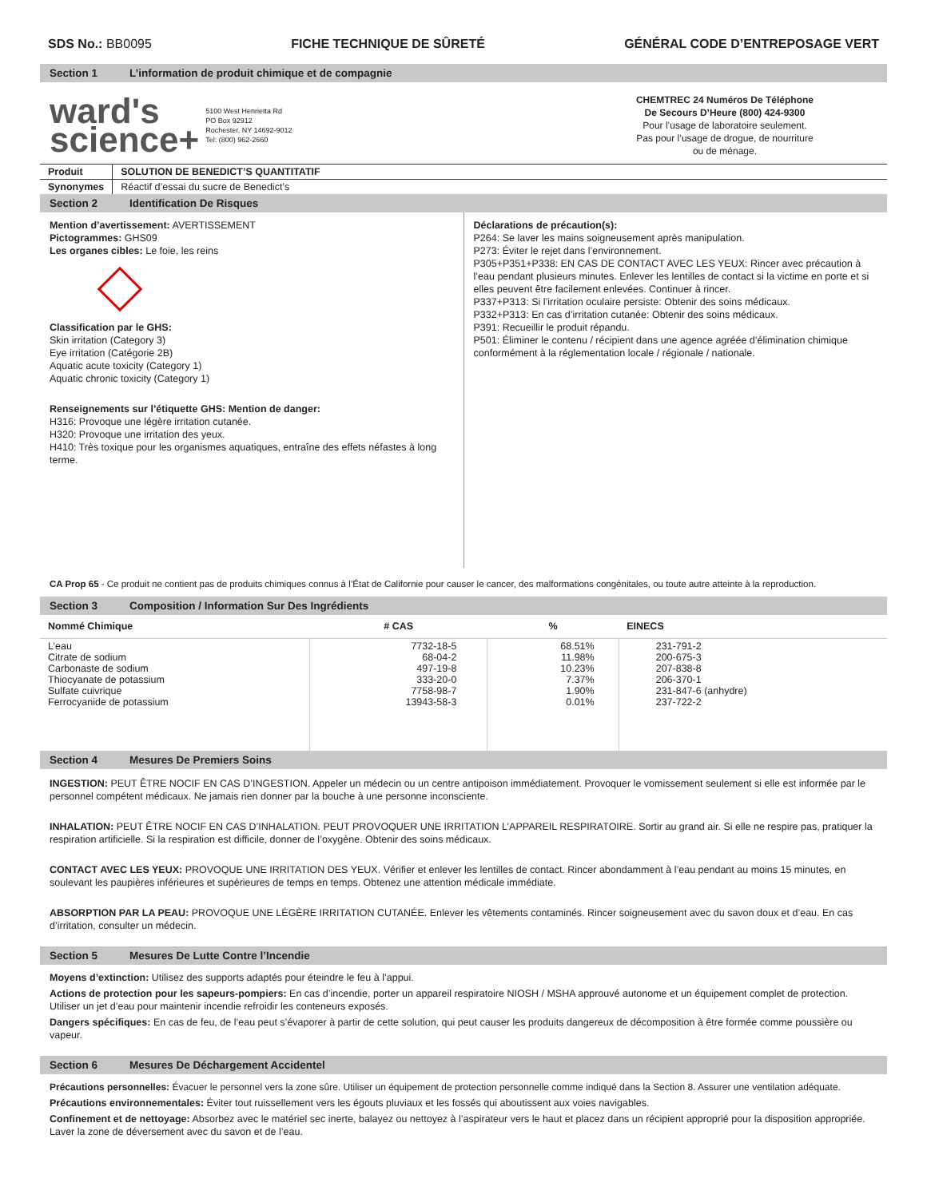SDS No.: BB0095 FICHE TECHNIQUE DE SÛRETÉ GÉNÉRAL CODE D’ENTREPOSAGE VERT
Section 1 L’information de produit chimique et de compagnie
ward's
science+
5100 West Henrietta Rd
PO Box 92912
Rochester, NY 14692-9012
Tel: (800) 962-2660
CHEMTREC 24 Numéros De Téléphone
De Secours D’Heure (800) 424-9300
Pour l’usage de laboratoire seulement.
Pas pour l’usage de drogue, de nourriture
ou de ménage.
| Produit | SOLUTION DE BENEDICT’S QUANTITATIF |
| --- | --- |
| Synonymes | Réactif d’essai du sucre de Benedict’s |
Section 2 Identification De Risques
Mention d’avertissement: AVERTISSEMENT
Pictogrammes: GHS09
Les organes cibles: Le foie, les reins
Classification par le GHS:
Skin irritation (Category 3)
Eye irritation (Catégorie 2B)
Aquatic acute toxicity (Category 1)
Aquatic chronic toxicity (Category 1)
Renseignements sur l’étiquette GHS: Mention de danger:
H316: Provoque une légère irritation cutanée.
H320: Provoque une irritation des yeux.
H410: Très toxique pour les organismes aquatiques, entraîne des effets néfastes à long terme.
Déclarations de précaution(s):
P264: Se laver les mains soigneusement après manipulation.
P273: Éviter le rejet dans l’environnement.
P305+P351+P338: EN CAS DE CONTACT AVEC LES YEUX: Rincer avec précaution à l’eau pendant plusieurs minutes. Enlever les lentilles de contact si la victime en porte et si elles peuvent être facilement enlevées. Continuer à rincer.
P337+P313: Si l’irritation oculaire persiste: Obtenir des soins médicaux.
P332+P313: En cas d’irritation cutanée: Obtenir des soins médicaux.
P391: Recueillir le produit répandu.
P501: Éliminer le contenu / récipient dans une agence agréée d’élimination chimique conformément à la réglementation locale / régionale / nationale.
CA Prop 65 - Ce produit ne contient pas de produits chimiques connus à l’État de Californie pour causer le cancer, des malformations congénitales, ou toute autre atteinte à la reproduction.
Section 3 Composition / Information Sur Des Ingrédients
| Nommé Chimique | # CAS | % | EINECS |
| --- | --- | --- | --- |
| L’eau Citrate de sodium Carbonaste de sodium Thiocyanate de potassium Sulfate cuivrique Ferrocyanide de potassium | 7732-18-5 68-04-2 497-19-8 333-20-0 7758-98-7 13943-58-3 | 68.51% 11.98% 10.23% 7.37% 1.90% 0.01% | 231-791-2 200-675-3 207-838-8 206-370-1 231-847-6 (anhydre) 237-722-2 |
Section 4 Mesures De Premiers Soins
INGESTION: PEUT ÊTRE NOCIF EN CAS D’INGESTION. Appeler un médecin ou un centre antipoison immédiatement. Provoquer le vomissement seulement si elle est informée par le personnel compétent médicaux. Ne jamais rien donner par la bouche à une personne inconsciente.
INHALATION: PEUT ÊTRE NOCIF EN CAS D’INHALATION. PEUT PROVOQUER UNE IRRITATION L’APPAREIL RESPIRATOIRE. Sortir au grand air. Si elle ne respire pas, pratiquer la respiration artificielle. Si la respiration est difficile, donner de l’oxygène. Obtenir des soins médicaux.
CONTACT AVEC LES YEUX: PROVOQUE UNE IRRITATION DES YEUX. Vérifier et enlever les lentilles de contact. Rincer abondamment à l’eau pendant au moins 15 minutes, en soulevant les paupières inférieures et supérieures de temps en temps. Obtenez une attention médicale immédiate.
ABSORPTION PAR LA PEAU: PROVOQUE UNE LÉGÈRE IRRITATION CUTANÉE. Enlever les vêtements contaminés. Rincer soigneusement avec du savon doux et d’eau. En cas d’irritation, consulter un médecin.
Section 5 Mesures De Lutte Contre l’Incendie
Moyens d’extinction: Utilisez des supports adaptés pour éteindre le feu à l’appui.
Actions de protection pour les sapeurs-pompiers: En cas d’incendie, porter un appareil respiratoire NIOSH / MSHA approuvé autonome et un équipement complet de protection. Utiliser un jet d’eau pour maintenir incendie refroidir les conteneurs exposés.
Dangers spécifiques: En cas de feu, de l’eau peut s’évaporer à partir de cette solution, qui peut causer les produits dangereux de décomposition à être formée comme poussière ou vapeur.
Section 6 Mesures De Déchargement Accidentel
Précautions personnelles: Évacuer le personnel vers la zone sûre. Utiliser un équipement de protection personnelle comme indiqué dans la Section 8. Assurer une ventilation adéquate.
Précautions environnementales: Éviter tout ruissellement vers les égouts pluviaux et les fossés qui aboutissent aux voies navigables.
Confinement et de nettoyage: Absorbez avec le matériel sec inerte, balayez ou nettoyez à l’aspirateur vers le haut et placez dans un récipient approprié pour la disposition appropriée. Laver la zone de déversement avec du savon et de l’eau.